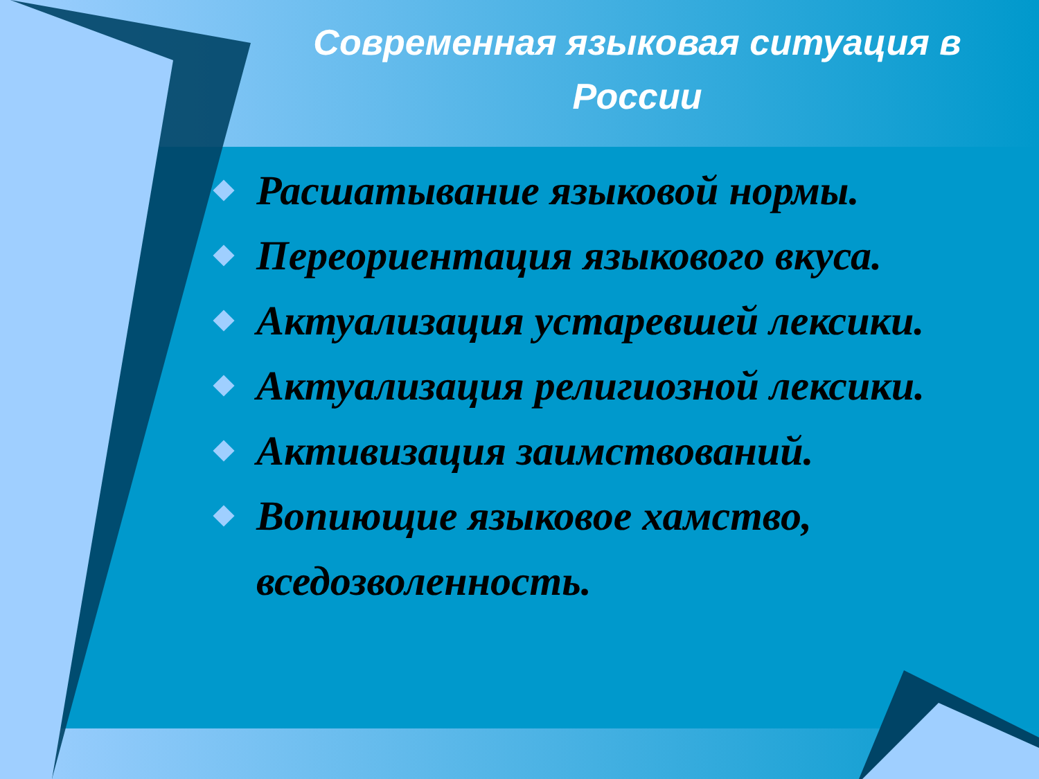Современная языковая ситуация в России
Расшатывание языковой нормы.
Переориентация языкового вкуса.
Актуализация устаревшей лексики.
Актуализация религиозной лексики.
Активизация заимствований.
Вопиющие языковое хамство, вседозволенность.